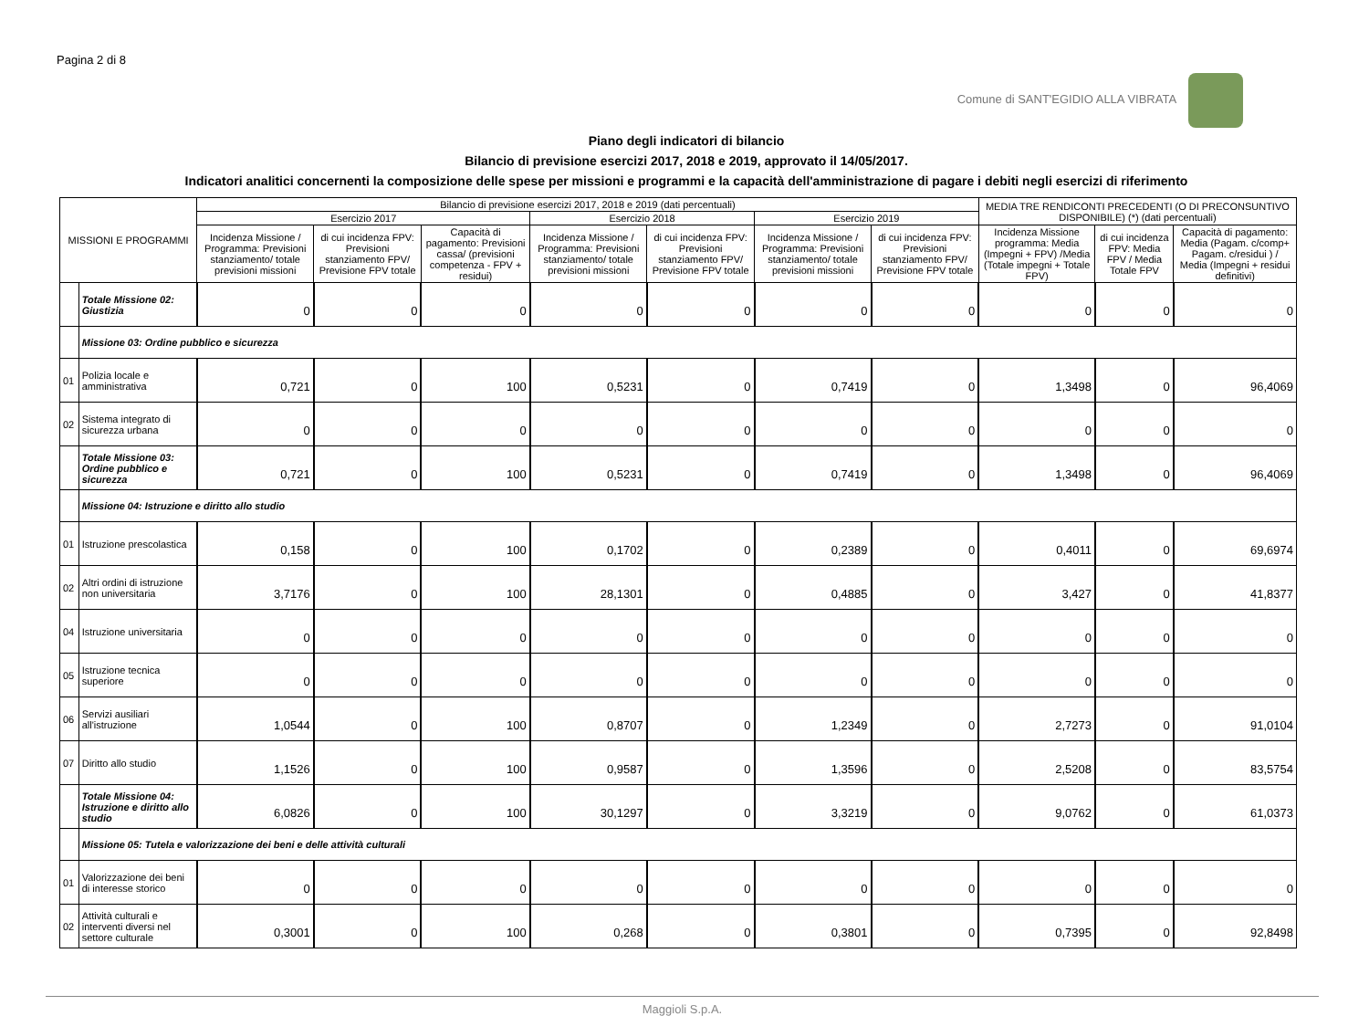Pagina 2 di 8
Comune di SANT'EGIDIO ALLA VIBRATA
Piano degli indicatori di bilancio
Bilancio di previsione esercizi 2017, 2018 e 2019, approvato il 14/05/2017.
Indicatori analitici concernenti la composizione delle spese per missioni e programmi e la capacità dell'amministrazione di pagare i debiti negli esercizi di riferimento
| MISSIONI E PROGRAMMI | | Bilancio di previsione esercizi 2017, 2018 e 2019 (dati percentuali) | | | | | | | MEDIA TRE RENDICONTI PRECEDENTI (O DI PRECONSUNTIVO DISPONIBILE) (*) (dati percentuali) | | |
| --- | --- | --- | --- | --- | --- | --- | --- | --- | --- | --- | --- |
| | | Esercizio 2017 | | | Esercizio 2018 | | Esercizio 2019 | | | | |
| | | Incidenza Missione / Programma: Previsioni stanziamento/ totale previsioni missioni | di cui incidenza FPV: Previsioni stanziamento FPV/ Previsione FPV totale | Capacità di pagamento: Previsioni cassa/ (previsioni competenza - FPV + residui) | Incidenza Missione / Programma: Previsioni stanziamento/ totale previsioni missioni | di cui incidenza FPV: Previsioni stanziamento FPV/ Previsione FPV totale | Incidenza Missione / Programma: Previsioni stanziamento/ totale previsioni missioni | di cui incidenza FPV: Previsioni stanziamento FPV/ Previsione FPV totale | Incidenza Missione programma: Media (Impegni + FPV) /Media (Totale impegni + Totale FPV) | di cui incidenza FPV: Media FPV / Media Totale FPV | Capacità di pagamento: Media (Pagam. c/comp+ Pagam. c/residui ) / Media (Impegni + residui definitivi) |
| | Totale Missione 02: Giustizia | 0 | 0 | 0 | 0 | 0 | 0 | 0 | 0 | 0 | 0 |
| | Missione 03: Ordine pubblico e sicurezza | | | | | | | | | | |
| 01 | Polizia locale e amministrativa | 0,721 | 0 | 100 | 0,5231 | 0 | 0,7419 | 0 | 1,3498 | 0 | 96,4069 |
| 02 | Sistema integrato di sicurezza urbana | 0 | 0 | 0 | 0 | 0 | 0 | 0 | 0 | 0 | 0 |
| | Totale Missione 03: Ordine pubblico e sicurezza | 0,721 | 0 | 100 | 0,5231 | 0 | 0,7419 | 0 | 1,3498 | 0 | 96,4069 |
| | Missione 04: Istruzione e diritto allo studio | | | | | | | | | | |
| 01 | Istruzione prescolastica | 0,158 | 0 | 100 | 0,1702 | 0 | 0,2389 | 0 | 0,4011 | 0 | 69,6974 |
| 02 | Altri ordini di istruzione non universitaria | 3,7176 | 0 | 100 | 28,1301 | 0 | 0,4885 | 0 | 3,427 | 0 | 41,8377 |
| 04 | Istruzione universitaria | 0 | 0 | 0 | 0 | 0 | 0 | 0 | 0 | 0 | 0 |
| 05 | Istruzione tecnica superiore | 0 | 0 | 0 | 0 | 0 | 0 | 0 | 0 | 0 | 0 |
| 06 | Servizi ausiliari all'istruzione | 1,0544 | 0 | 100 | 0,8707 | 0 | 1,2349 | 0 | 2,7273 | 0 | 91,0104 |
| 07 | Diritto allo studio | 1,1526 | 0 | 100 | 0,9587 | 0 | 1,3596 | 0 | 2,5208 | 0 | 83,5754 |
| | Totale Missione 04: Istruzione e diritto allo studio | 6,0826 | 0 | 100 | 30,1297 | 0 | 3,3219 | 0 | 9,0762 | 0 | 61,0373 |
| | Missione 05: Tutela e valorizzazione dei beni e delle attività culturali | | | | | | | | | | |
| 01 | Valorizzazione dei beni di interesse storico | 0 | 0 | 0 | 0 | 0 | 0 | 0 | 0 | 0 | 0 |
| 02 | Attività culturali e interventi diversi nel settore culturale | 0,3001 | 0 | 100 | 0,268 | 0 | 0,3801 | 0 | 0,7395 | 0 | 92,8498 |
Maggioli S.p.A.